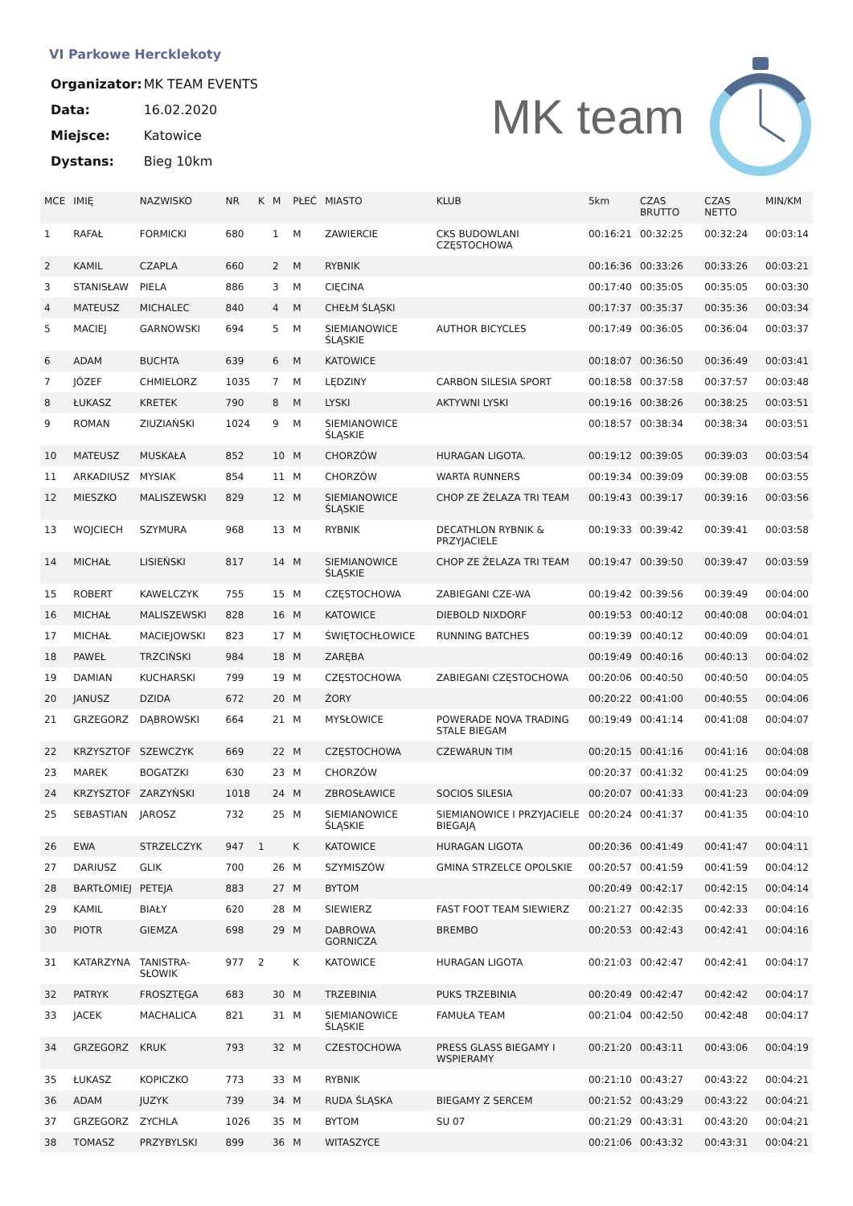VI Parkowe Hercklekoty
| Organizator: | MK TEAM EVENTS |
| Data: | 16.02.2020 |
| Miejsce: | Katowice |
| Dystans: | Bieg 10km |
MK team
| MCE | IMIĘ | NAZWISKO | NR | K | M | PŁEĆ | MIASTO | KLUB | 5km | CZAS BRUTTO | CZAS NETTO | MIN/KM |
| --- | --- | --- | --- | --- | --- | --- | --- | --- | --- | --- | --- | --- |
| 1 | RAFAŁ | FORMICKI | 680 | | 1 | M | ZAWIERCIE | CKS BUDOWLANI CZĘSTOCHOWA | 00:16:21 | 00:32:25 | 00:32:24 | 00:03:14 |
| 2 | KAMIL | CZAPLA | 660 | | 2 | M | RYBNIK | | 00:16:36 | 00:33:26 | 00:33:26 | 00:03:21 |
| 3 | STANISŁAW | PIELA | 886 | | 3 | M | CIĘCINA | | 00:17:40 | 00:35:05 | 00:35:05 | 00:03:30 |
| 4 | MATEUSZ | MICHALEC | 840 | | 4 | M | CHEŁM ŚLĄSKI | | 00:17:37 | 00:35:37 | 00:35:36 | 00:03:34 |
| 5 | MACIEJ | GARNOWSKI | 694 | | 5 | M | SIEMIANOWICE ŚLĄSKIE | AUTHOR BICYCLES | 00:17:49 | 00:36:05 | 00:36:04 | 00:03:37 |
| 6 | ADAM | BUCHTA | 639 | | 6 | M | KATOWICE | | 00:18:07 | 00:36:50 | 00:36:49 | 00:03:41 |
| 7 | JÓZEF | CHMIELORZ | 1035 | | 7 | M | LĘDZINY | CARBON SILESIA SPORT | 00:18:58 | 00:37:58 | 00:37:57 | 00:03:48 |
| 8 | ŁUKASZ | KRETEK | 790 | | 8 | M | LYSKI | AKTYWNI LYSKI | 00:19:16 | 00:38:26 | 00:38:25 | 00:03:51 |
| 9 | ROMAN | ZIUZIAŃSKI | 1024 | | 9 | M | SIEMIANOWICE ŚLĄSKIE | | 00:18:57 | 00:38:34 | 00:38:34 | 00:03:51 |
| 10 | MATEUSZ | MUSKAŁA | 852 | | 10 | M | CHORZÓW | HURAGAN LIGOTA. | 00:19:12 | 00:39:05 | 00:39:03 | 00:03:54 |
| 11 | ARKADIUSZ | MYSIAK | 854 | | 11 | M | CHORZÓW | WARTA RUNNERS | 00:19:34 | 00:39:09 | 00:39:08 | 00:03:55 |
| 12 | MIESZKO | MALISZEWSKI | 829 | | 12 | M | SIEMIANOWICE ŚLĄSKIE | CHOP ZE ŻELAZA TRI TEAM | 00:19:43 | 00:39:17 | 00:39:16 | 00:03:56 |
| 13 | WOJCIECH | SZYMURA | 968 | | 13 | M | RYBNIK | DECATHLON RYBNIK & PRZYJACIELE | 00:19:33 | 00:39:42 | 00:39:41 | 00:03:58 |
| 14 | MICHAŁ | LISIEŃSKI | 817 | | 14 | M | SIEMIANOWICE ŚLĄSKIE | CHOP ZE ŻELAZA TRI TEAM | 00:19:47 | 00:39:50 | 00:39:47 | 00:03:59 |
| 15 | ROBERT | KAWELCZYK | 755 | | 15 | M | CZĘSTOCHOWA | ZABIEGANI CZE-WA | 00:19:42 | 00:39:56 | 00:39:49 | 00:04:00 |
| 16 | MICHAŁ | MALISZEWSKI | 828 | | 16 | M | KATOWICE | DIEBOLD NIXDORF | 00:19:53 | 00:40:12 | 00:40:08 | 00:04:01 |
| 17 | MICHAŁ | MACIEJOWSKI | 823 | | 17 | M | ŚWIĘTOCHŁOWICE | RUNNING BATCHES | 00:19:39 | 00:40:12 | 00:40:09 | 00:04:01 |
| 18 | PAWEŁ | TRZCIŃSKI | 984 | | 18 | M | ZARĘBA | | 00:19:49 | 00:40:16 | 00:40:13 | 00:04:02 |
| 19 | DAMIAN | KUCHARSKI | 799 | | 19 | M | CZĘSTOCHOWA | ZABIEGANI CZĘSTOCHOWA | 00:20:06 | 00:40:50 | 00:40:50 | 00:04:05 |
| 20 | JANUSZ | DZIDA | 672 | | 20 | M | ŻORY | | 00:20:22 | 00:41:00 | 00:40:55 | 00:04:06 |
| 21 | GRZEGORZ | DĄBROWSKI | 664 | | 21 | M | MYSŁOWICE | POWERADE NOVA TRADING STALE BIEGAM | 00:19:49 | 00:41:14 | 00:41:08 | 00:04:07 |
| 22 | KRZYSZTOF | SZEWCZYK | 669 | | 22 | M | CZĘSTOCHOWA | CZEWARUN TIM | 00:20:15 | 00:41:16 | 00:41:16 | 00:04:08 |
| 23 | MAREK | BOGATZKI | 630 | | 23 | M | CHORZÓW | | 00:20:37 | 00:41:32 | 00:41:25 | 00:04:09 |
| 24 | KRZYSZTOF | ZARZYŃSKI | 1018 | | 24 | M | ZBROSŁAWICE | SOCIOS SILESIA | 00:20:07 | 00:41:33 | 00:41:23 | 00:04:09 |
| 25 | SEBASTIAN | JAROSZ | 732 | | 25 | M | SIEMIANOWICE ŚLĄSKIE | SIEMIANOWICE I PRZYJACIELE BIEGAJĄ | 00:20:24 | 00:41:37 | 00:41:35 | 00:04:10 |
| 26 | EWA | STRZELCZYK | 947 | 1 | | K | KATOWICE | HURAGAN LIGOTA | 00:20:36 | 00:41:49 | 00:41:47 | 00:04:11 |
| 27 | DARIUSZ | GLIK | 700 | | 26 | M | SZYMISZÓW | GMINA STRZELCE OPOLSKIE | 00:20:57 | 00:41:59 | 00:41:59 | 00:04:12 |
| 28 | BARTŁOMIEJ | PETEJA | 883 | | 27 | M | BYTOM | | 00:20:49 | 00:42:17 | 00:42:15 | 00:04:14 |
| 29 | KAMIL | BIAŁY | 620 | | 28 | M | SIEWIERZ | FAST FOOT TEAM SIEWIERZ | 00:21:27 | 00:42:35 | 00:42:33 | 00:04:16 |
| 30 | PIOTR | GIEMZA | 698 | | 29 | M | DABROWA GORNICZA | BREMBO | 00:20:53 | 00:42:43 | 00:42:41 | 00:04:16 |
| 31 | KATARZYNA | TANISTRA-SŁOWIK | 977 | 2 | | K | KATOWICE | HURAGAN LIGOTA | 00:21:03 | 00:42:47 | 00:42:41 | 00:04:17 |
| 32 | PATRYK | FROSZTĘGA | 683 | | 30 | M | TRZEBINIA | PUKS TRZEBINIA | 00:20:49 | 00:42:47 | 00:42:42 | 00:04:17 |
| 33 | JACEK | MACHALICA | 821 | | 31 | M | SIEMIANOWICE ŚLĄSKIE | FAMUŁA TEAM | 00:21:04 | 00:42:50 | 00:42:48 | 00:04:17 |
| 34 | GRZEGORZ | KRUK | 793 | | 32 | M | CZESTOCHOWA | PRESS GLASS BIEGAMY I WSPIERAMY | 00:21:20 | 00:43:11 | 00:43:06 | 00:04:19 |
| 35 | ŁUKASZ | KOPICZKO | 773 | | 33 | M | RYBNIK | | 00:21:10 | 00:43:27 | 00:43:22 | 00:04:21 |
| 36 | ADAM | JUZYK | 739 | | 34 | M | RUDA ŚLĄSKA | BIEGAMY Z SERCEM | 00:21:52 | 00:43:29 | 00:43:22 | 00:04:21 |
| 37 | GRZEGORZ | ZYCHLA | 1026 | | 35 | M | BYTOM | SU 07 | 00:21:29 | 00:43:31 | 00:43:20 | 00:04:21 |
| 38 | TOMASZ | PRZYBYLSKI | 899 | | 36 | M | WITASZYCE | | 00:21:06 | 00:43:32 | 00:43:31 | 00:04:21 |